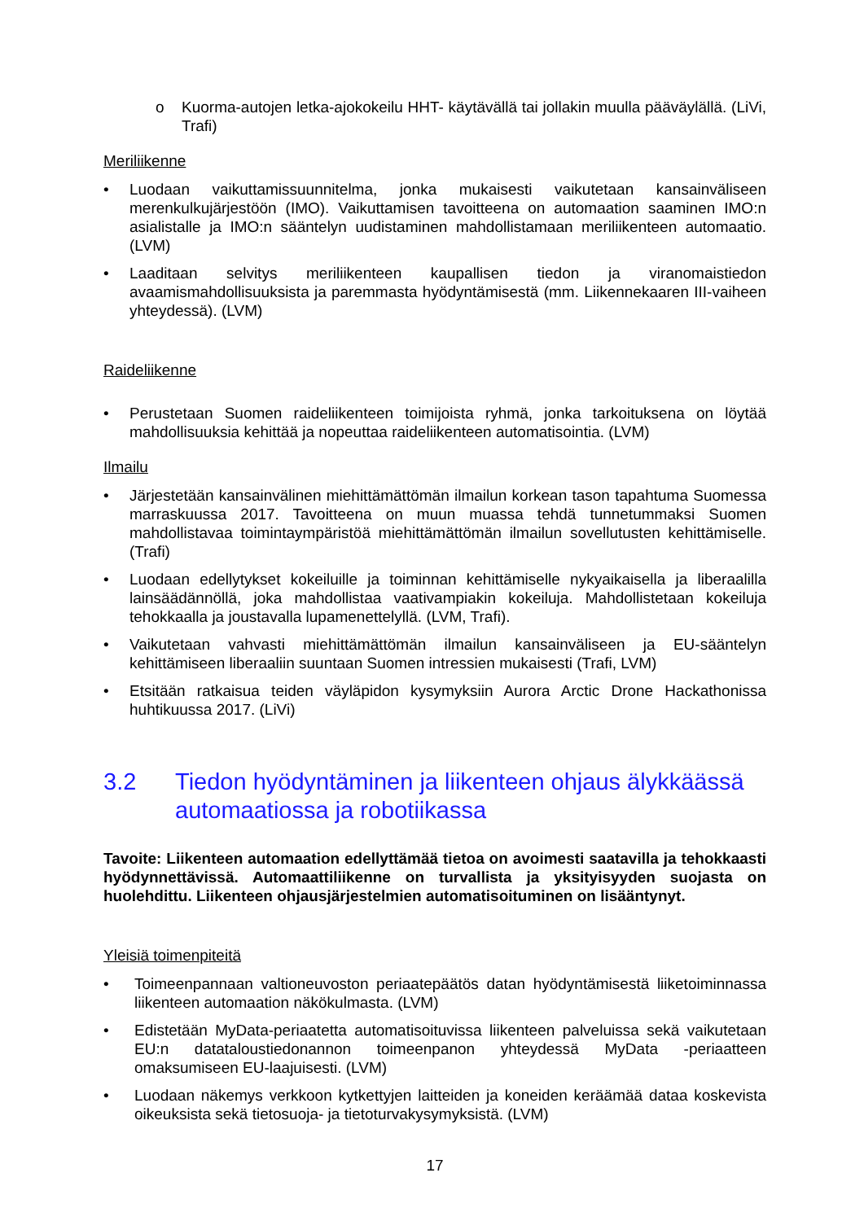o Kuorma-autojen letka-ajokokeilu HHT- käytävällä tai jollakin muulla pääväylällä. (LiVi, Trafi)
Meriliikenne
• Luodaan vaikuttamissuunnitelma, jonka mukaisesti vaikutetaan kansainväliseen merenkulkujärjestöön (IMO). Vaikuttamisen tavoitteena on automaation saaminen IMO:n asialistalle ja IMO:n sääntelyn uudistaminen mahdollistamaan meriliikenteen automaatio. (LVM)
• Laaditaan selvitys meriliikenteen kaupallisen tiedon ja viranomaistiedon avaamismahdollisuuksista ja paremmasta hyödyntämisestä (mm. Liikennekaaren III-vaiheen yhteydessä). (LVM)
Raideliikenne
• Perustetaan Suomen raideliikenteen toimijoista ryhmä, jonka tarkoituksena on löytää mahdollisuuksia kehittää ja nopeuttaa raideliikenteen automatisointia. (LVM)
Ilmailu
• Järjestetään kansainvälinen miehittämättömän ilmailun korkean tason tapahtuma Suomessa marraskuussa 2017. Tavoitteena on muun muassa tehdä tunnetummaksi Suomen mahdollistavaa toimintaympäristöä miehittämättömän ilmailun sovellutusten kehittämiselle. (Trafi)
• Luodaan edellytykset kokeiluille ja toiminnan kehittämiselle nykyaikaisella ja liberaalilla lainsäädännöllä, joka mahdollistaa vaativampiakin kokeiluja. Mahdollistetaan kokeiluja tehokkaalla ja joustavalla lupamenettelyllä. (LVM, Trafi).
• Vaikutetaan vahvasti miehittämättömän ilmailun kansainväliseen ja EU-sääntelyn kehittämiseen liberaaliin suuntaan Suomen intressien mukaisesti (Trafi, LVM)
• Etsitään ratkaisua teiden väyläpidon kysymyksiin Aurora Arctic Drone Hackathonissa huhtikuussa 2017. (LiVi)
3.2 Tiedon hyödyntäminen ja liikenteen ohjaus älykkäässä automaatiossa ja robotiikassa
Tavoite: Liikenteen automaation edellyttämää tietoa on avoimesti saatavilla ja tehokkaasti hyödynnettävissä. Automaattiliikenne on turvallista ja yksityisyyden suojasta on huolehdittu. Liikenteen ohjausjärjestelmien automatisoituminen on lisääntynyt.
Yleisiä toimenpiteitä
• Toimeenpannaan valtioneuvoston periaatepäätös datan hyödyntämisestä liiketoiminnassa liikenteen automaation näkökulmasta. (LVM)
• Edistetään MyData-periaatetta automatisoituvissa liikenteen palveluissa sekä vaikutetaan EU:n datataloustiedonannon toimeenpanon yhteydessä MyData -periaatteen omaksumiseen EU-laajuisesti. (LVM)
• Luodaan näkemys verkkoon kytkettyjen laitteiden ja koneiden keräämää dataa koskevista oikeuksista sekä tietosuoja- ja tietoturvakysymyksistä. (LVM)
17